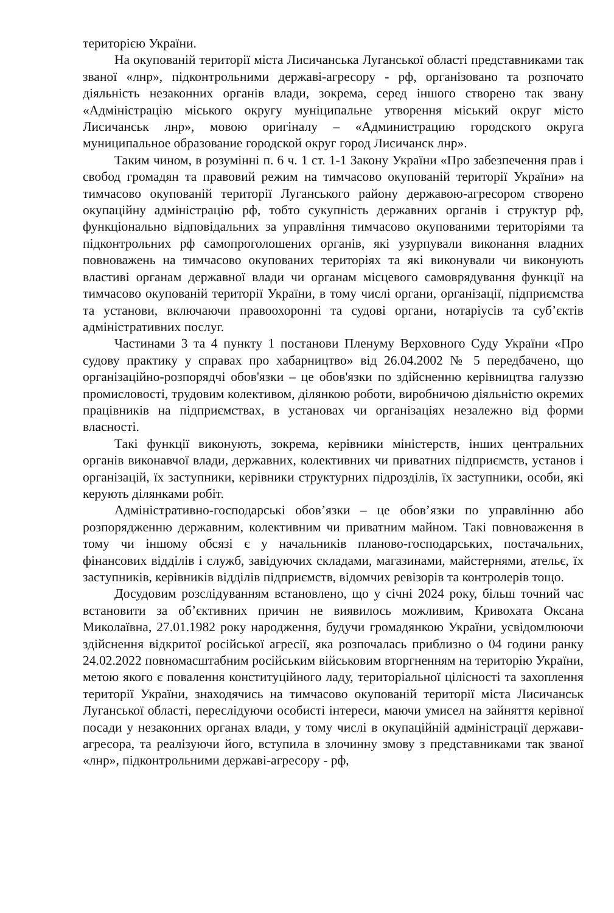територією України.
На окупованій території міста Лисичанська Луганської області представниками так званої «лнр», підконтрольними державі-агресору - рф, організовано та розпочато діяльність незаконних органів влади, зокрема, серед іншого створено так звану «Адміністрацію міського округу муніципальне утворення міський округ місто Лисичанськ лнр», мовою оригіналу – «Администрацию городского округа муниципальное образование городской округ город Лисичанск лнр».
Таким чином, в розумінні п. 6 ч. 1 ст. 1-1 Закону України «Про забезпечення прав і свобод громадян та правовий режим на тимчасово окупованій території України» на тимчасово окупованій території Луганського району державою-агресором створено окупаційну адміністрацію рф, тобто сукупність державних органів і структур рф, функціонально відповідальних за управління тимчасово окупованими територіями та підконтрольних рф самопроголошених органів, які узурпували виконання владних повноважень на тимчасово окупованих територіях та які виконували чи виконують властиві органам державної влади чи органам місцевого самоврядування функції на тимчасово окупованій території України, в тому числі органи, організації, підприємства та установи, включаючи правоохоронні та судові органи, нотаріусів та суб’єктів адміністративних послуг.
Частинами 3 та 4 пункту 1 постанови Пленуму Верховного Суду України «Про судову практику у справах про хабарництво» від 26.04.2002 № 5 передбачено, що організаційно-розпорядчі обов'язки – це обов'язки по здійсненню керівництва галуззю промисловості, трудовим колективом, ділянкою роботи, виробничою діяльністю окремих працівників на підприємствах, в установах чи організаціях незалежно від форми власності.
Такі функції виконують, зокрема, керівники міністерств, інших центральних органів виконавчої влади, державних, колективних чи приватних підприємств, установ і організацій, їх заступники, керівники структурних підрозділів, їх заступники, особи, які керують ділянками робіт.
Адміністративно-господарські обов’язки – це обов’язки по управлінню або розпорядженню державним, колективним чи приватним майном. Такі повноваження в тому чи іншому обсязі є у начальників планово-господарських, постачальних, фінансових відділів і служб, завідуючих складами, магазинами, майстернями, ательє, їх заступників, керівників відділів підприємств, відомчих ревізорів та контролерів тощо.
Досудовим розслідуванням встановлено, що у січні 2024 року, більш точний час встановити за об’єктивних причин не виявилось можливим, Кривохата Оксана Миколаївна, 27.01.1982 року народження, будучи громадянкою України, усвідомлюючи здійснення відкритої російської агресії, яка розпочалась приблизно о 04 години ранку 24.02.2022 повномасштабним російським військовим вторгненням на територію України, метою якого є повалення конституційного ладу, територіальної цілісності та захоплення території України, знаходячись на тимчасово окупованій території міста Лисичанськ Луганської області, переслідуючи особисті інтереси, маючи умисел на зайняття керівної посади у незаконних органах влади, у тому числі в окупаційній адміністрації держави-агресора, та реалізуючи його, вступила в злочинну змову з представниками так званої «лнр», підконтрольними державі-агресору - рф,